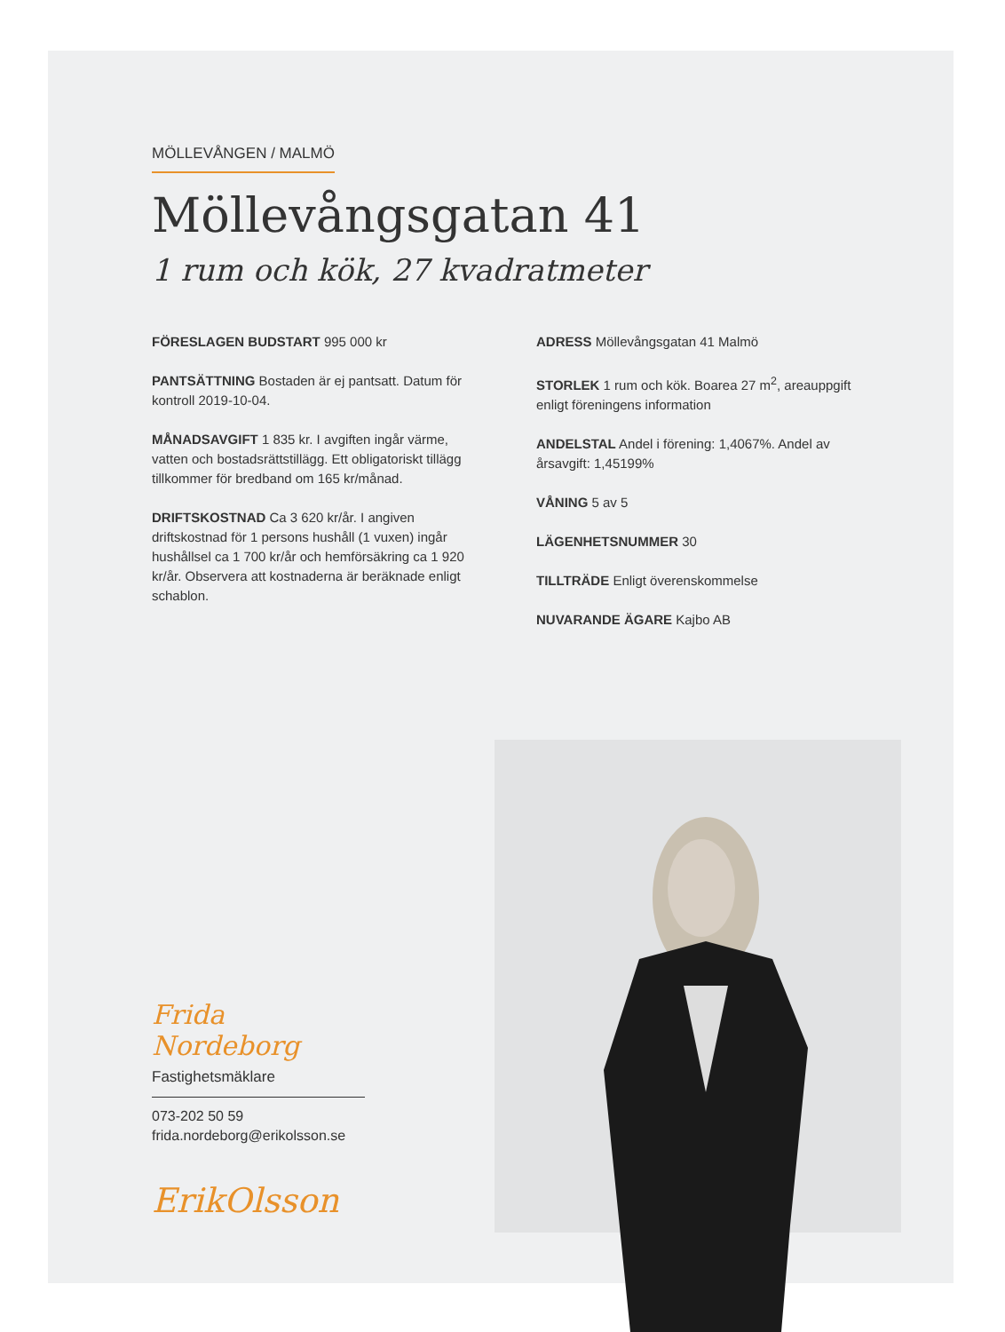MÖLLEVÅNGEN / MALMÖ
Möllevångsgatan 41
1 rum och kök, 27 kvadratmeter
FÖRESLAGEN BUDSTART 995 000 kr
PANTSÄTTNING Bostaden är ej pantsatt. Datum för kontroll 2019-10-04.
MÅNADSAVGIFT 1 835 kr. I avgiften ingår värme, vatten och bostadsrättstillägg. Ett obligatoriskt tillägg tillkommer för bredband om 165 kr/månad.
DRIFTSKOSTNAD Ca 3 620 kr/år. I angiven driftskostnad för 1 persons hushåll (1 vuxen) ingår hushållsel ca 1 700 kr/år och hemförsäkring ca 1 920 kr/år. Observera att kostnaderna är beräknade enligt schablon.
ADRESS Möllevångsgatan 41 Malmö
STORLEK 1 rum och kök. Boarea 27 m<sup>2</sup>, areauppgift enligt föreningens information
ANDELSTAL Andel i förening: 1,4067%. Andel av årsavgift: 1,45199%
VÅNING 5 av 5
LÄGENHETSNUMMER 30
TILLTRÄDE Enligt överenskommelse
NUVARANDE ÄGARE Kajbo AB
Frida Nordeborg
Fastighetsmäklare
073-202 50 59
frida.nordeborg@erikolsson.se
ErikOlsson